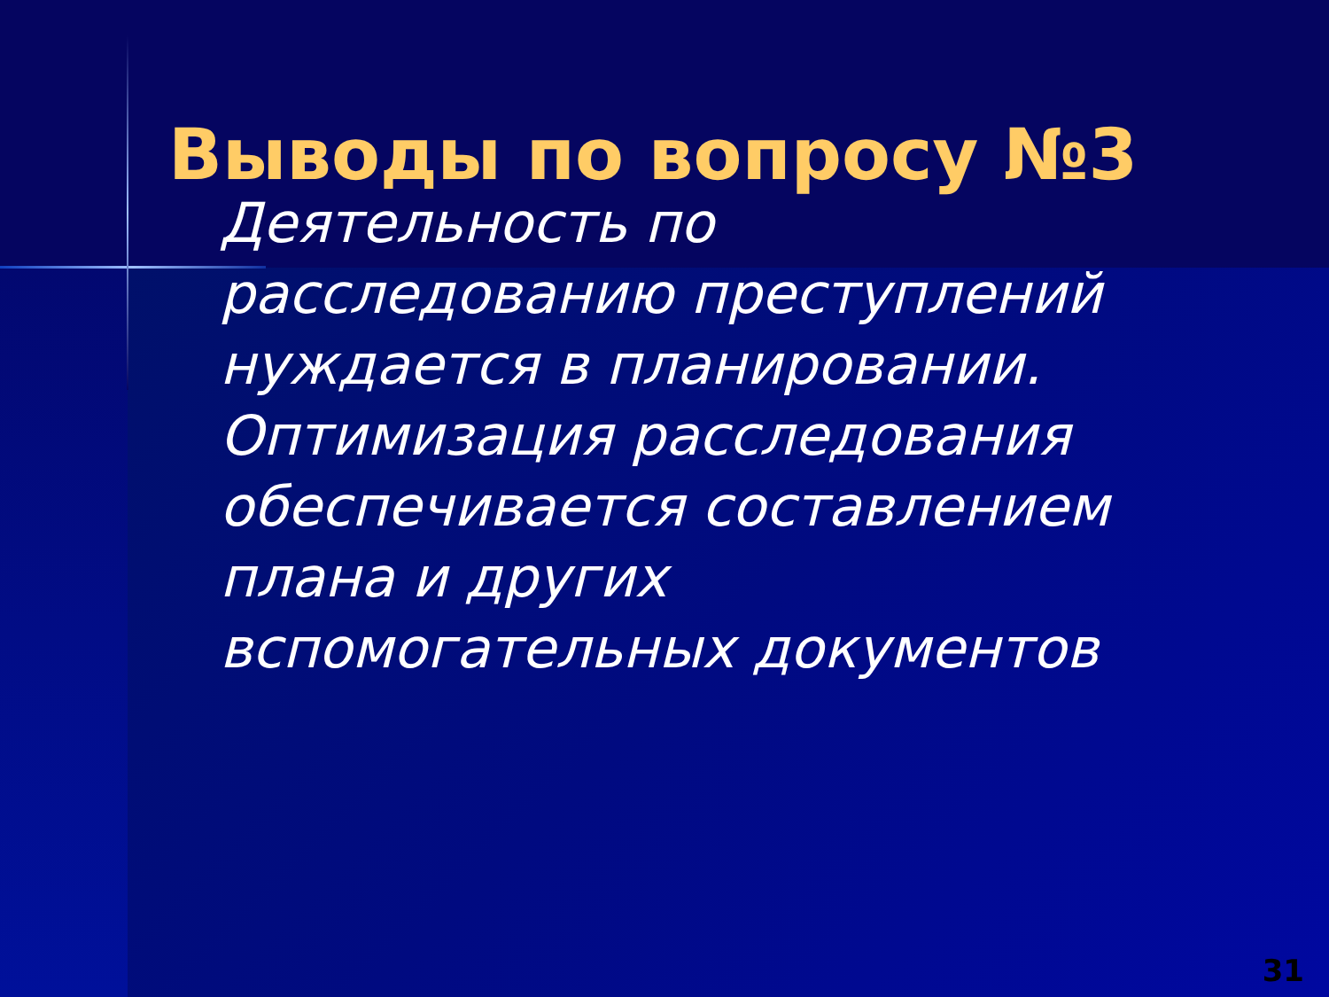Выводы по вопросу №3
Деятельность по расследованию преступлений нуждается в планировании. Оптимизация расследования обеспечивается составлением плана и других вспомогательных документов
31